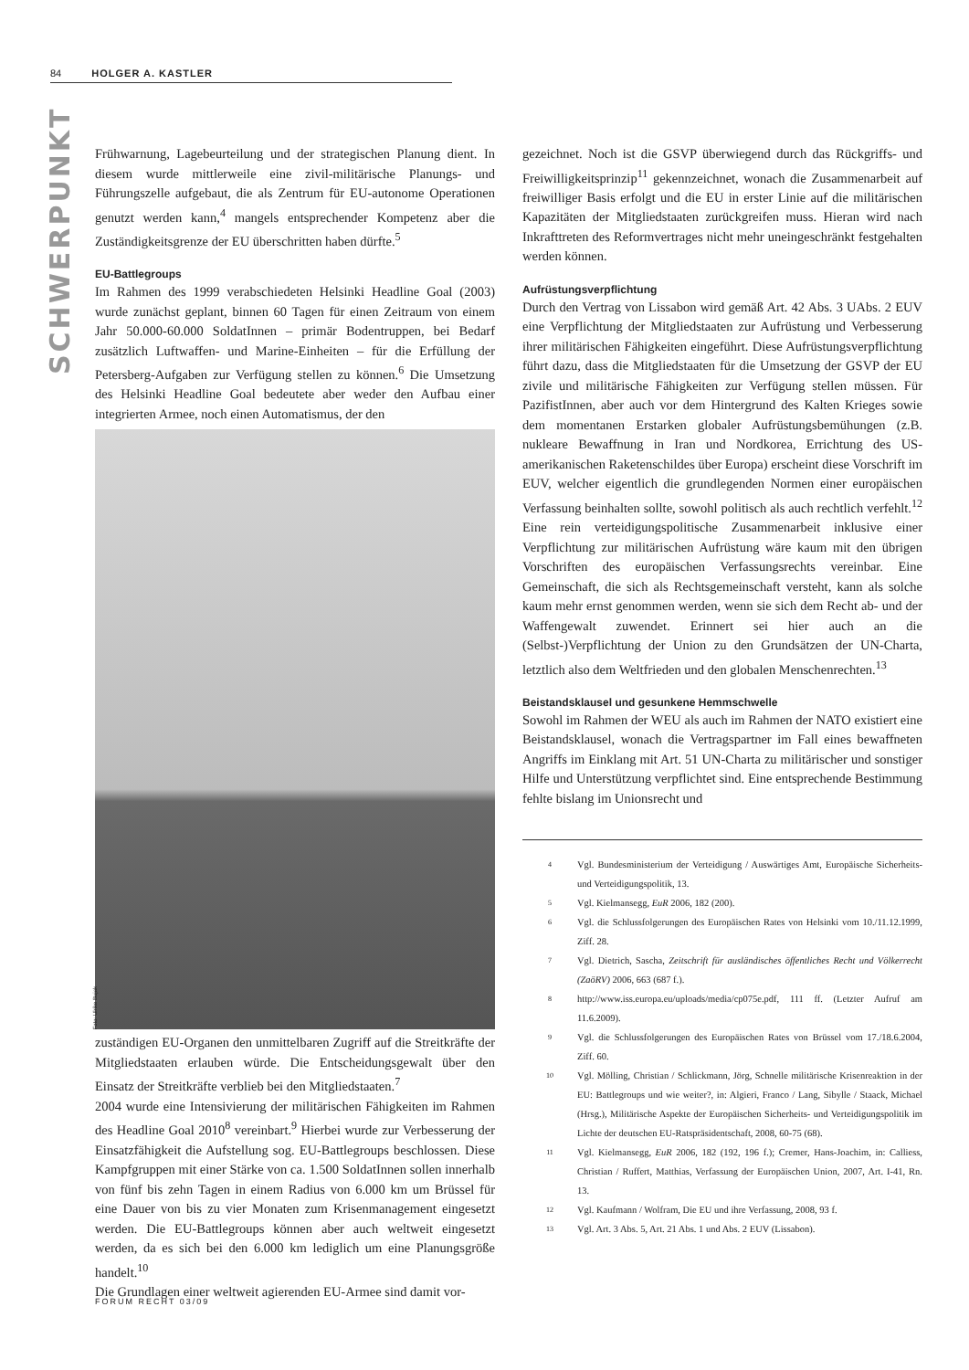84 HOLGER A. KASTLER
SCHWERPUNKT
Frühwarnung, Lagebeurteilung und der strategischen Planung dient. In diesem wurde mittlerweile eine zivil-militärische Planungs- und Führungszelle aufgebaut, die als Zentrum für EU-autonome Operationen genutzt werden kann,<sup>4</sup> mangels entsprechender Kompetenz aber die Zuständigkeitsgrenze der EU überschritten haben dürfte.<sup>5</sup>
EU-Battlegroups
Im Rahmen des 1999 verabschiedeten Helsinki Headline Goal (2003) wurde zunächst geplant, binnen 60 Tagen für einen Zeitraum von einem Jahr 50.000-60.000 SoldatInnen – primär Bodentruppen, bei Bedarf zusätzlich Luftwaffen- und Marine-Einheiten – für die Erfüllung der Petersberg-Aufgaben zur Verfügung stellen zu können.<sup>6</sup> Die Umsetzung des Helsinki Headline Goal bedeutete aber weder den Aufbau einer integrierten Armee, noch einen Automatismus, der den
Foto: Ulrike Bujak
zuständigen EU-Organen den unmittelbaren Zugriff auf die Streitkräfte der Mitgliedstaaten erlauben würde. Die Entscheidungsgewalt über den Einsatz der Streitkräfte verblieb bei den Mitgliedstaaten.<sup>7</sup>
2004 wurde eine Intensivierung der militärischen Fähigkeiten im Rahmen des Headline Goal 2010<sup>8</sup> vereinbart.<sup>9</sup> Hierbei wurde zur Verbesserung der Einsatzfähigkeit die Aufstellung sog. EU-Battlegroups beschlossen. Diese Kampfgruppen mit einer Stärke von ca. 1.500 SoldatInnen sollen innerhalb von fünf bis zehn Tagen in einem Radius von 6.000 km um Brüssel für eine Dauer von bis zu vier Monaten zum Krisenmanagement eingesetzt werden. Die EU-Battlegroups können aber auch weltweit eingesetzt werden, da es sich bei den 6.000 km lediglich um eine Planungsgröße handelt.<sup>10</sup>
Die Grundlagen einer weltweit agierenden EU-Armee sind damit vor-
gezeichnet. Noch ist die GSVP überwiegend durch das Rückgriffs- und Freiwilligkeitsprinzip<sup>11</sup> gekennzeichnet, wonach die Zusammenarbeit auf freiwilliger Basis erfolgt und die EU in erster Linie auf die militärischen Kapazitäten der Mitgliedstaaten zurückgreifen muss. Hieran wird nach Inkrafttreten des Reformvertrages nicht mehr uneingeschränkt festgehalten werden können.
Aufrüstungsverpflichtung
Durch den Vertrag von Lissabon wird gemäß Art. 42 Abs. 3 UAbs. 2 EUV eine Verpflichtung der Mitgliedstaaten zur Aufrüstung und Verbesserung ihrer militärischen Fähigkeiten eingeführt. Diese Aufrüstungsverpflichtung führt dazu, dass die Mitgliedstaaten für die Umsetzung der GSVP der EU zivile und militärische Fähigkeiten zur Verfügung stellen müssen. Für PazifistInnen, aber auch vor dem Hintergrund des Kalten Krieges sowie dem momentanen Erstarken globaler Aufrüstungsbemühungen (z.B. nukleare Bewaffnung in Iran und Nordkorea, Errichtung des US-amerikanischen Raketenschildes über Europa) erscheint diese Vorschrift im EUV, welcher eigentlich die grundlegenden Normen einer europäischen Verfassung beinhalten sollte, sowohl politisch als auch rechtlich verfehlt.<sup>12</sup> Eine rein verteidigungspolitische Zusammenarbeit inklusive einer Verpflichtung zur militärischen Aufrüstung wäre kaum mit den übrigen Vorschriften des europäischen Verfassungsrechts vereinbar. Eine Gemeinschaft, die sich als Rechtsgemeinschaft versteht, kann als solche kaum mehr ernst genommen werden, wenn sie sich dem Recht ab- und der Waffengewalt zuwendet. Erinnert sei hier auch an die (Selbst-)Verpflichtung der Union zu den Grundsätzen der UN-Charta, letztlich also dem Weltfrieden und den globalen Menschenrechten.<sup>13</sup>
Beistandsklausel und gesunkene Hemmschwelle
Sowohl im Rahmen der WEU als auch im Rahmen der NATO existiert eine Beistandsklausel, wonach die Vertragspartner im Fall eines bewaffneten Angriffs im Einklang mit Art. 51 UN-Charta zu militärischer und sonstiger Hilfe und Unterstützung verpflichtet sind. Eine entsprechende Bestimmung fehlte bislang im Unionsrecht und
<sup>4</sup> Vgl. Bundesministerium der Verteidigung / Auswärtiges Amt, Europäische Sicherheits- und Verteidigungspolitik, 13.
<sup>5</sup> Vgl. Kielmansegg, EuR 2006, 182 (200).
<sup>6</sup> Vgl. die Schlussfolgerungen des Europäischen Rates von Helsinki vom 10./11.12.1999, Ziff. 28.
<sup>7</sup> Vgl. Dietrich, Sascha, Zeitschrift für ausländisches öffentliches Recht und Völkerrecht (ZaöRV) 2006, 663 (687 f.).
<sup>8</sup> http://www.iss.europa.eu/uploads/media/cp075e.pdf, 111 ff. (Letzter Aufruf am 11.6.2009).
<sup>9</sup> Vgl. die Schlussfolgerungen des Europäischen Rates von Brüssel vom 17./18.6.2004, Ziff. 60.
<sup>10</sup> Vgl. Mölling, Christian / Schlickmann, Jörg, Schnelle militärische Krisenreaktion in der EU: Battlegroups und wie weiter?, in: Algieri, Franco / Lang, Sibylle / Staack, Michael (Hrsg.), Militärische Aspekte der Europäischen Sicherheits- und Verteidigungspolitik im Lichte der deutschen EU-Ratspräsidentschaft, 2008, 60-75 (68).
<sup>11</sup> Vgl. Kielmansegg, EuR 2006, 182 (192, 196 f.); Cremer, Hans-Joachim, in: Calliess, Christian / Ruffert, Matthias, Verfassung der Europäischen Union, 2007, Art. I-41, Rn. 13.
<sup>12</sup> Vgl. Kaufmann / Wolfram, Die EU und ihre Verfassung, 2008, 93 f.
<sup>13</sup> Vgl. Art. 3 Abs. 5, Art. 21 Abs. 1 und Abs. 2 EUV (Lissabon).
FORUM RECHT 03/09